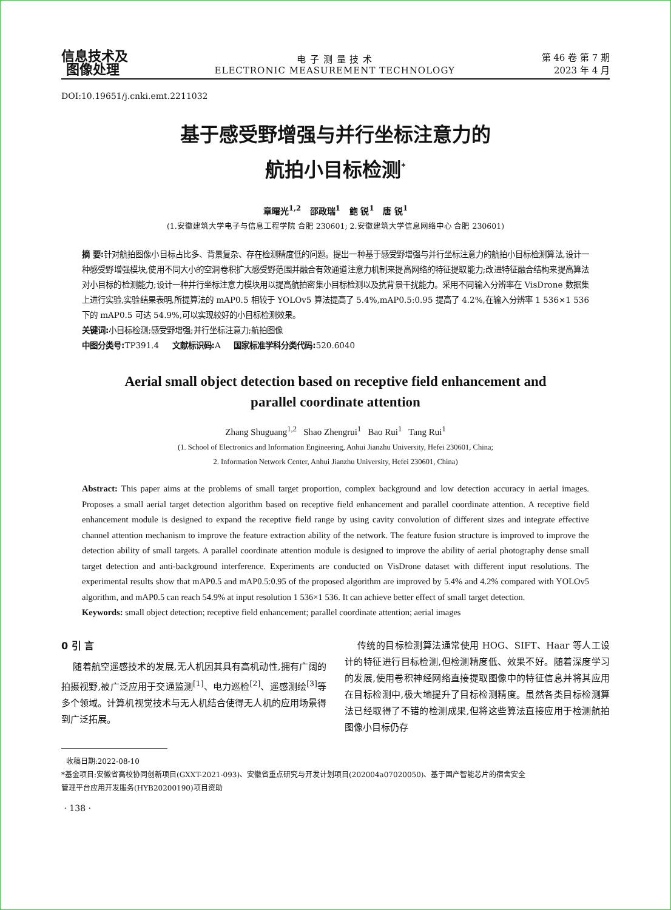信息技术及
图像处理
电 子 测 量 技 术
ELECTRONIC MEASUREMENT TECHNOLOGY
第 46 卷 第 7 期
2023 年 4 月
DOI:10.19651/j.cnki.emt.2211032
基于感受野增强与并行坐标注意力的
航拍小目标检测<sup>*</sup>
章曙光<sup>1,2</sup> 邵政瑞<sup>1</sup> 鲍 锐<sup>1</sup> 唐 锐<sup>1</sup>
(1.安徽建筑大学电子与信息工程学院 合肥 230601; 2.安徽建筑大学信息网络中心 合肥 230601)
摘 要: 针对航拍图像小目标占比多、背景复杂、存在检测精度低的问题。提出一种基于感受野增强与并行坐标注意力的航拍小目标检测算法,设计一种感受野增强模块,使用不同大小的空洞卷积扩大感受野范围并融合有效通道注意力机制来提高网络的特征提取能力;改进特征融合结构来提高算法对小目标的检测能力;设计一种并行坐标注意力模块用以提高航拍密集小目标检测以及抗背景干扰能力。采用不同输入分辨率在 VisDrone 数据集上进行实验,实验结果表明,所提算法的 mAP0.5 相较于 YOLOv5 算法提高了 5.4%,mAP0.5:0.95 提高了 4.2%,在输入分辨率 1 536×1 536 下的 mAP0.5 可达 54.9%,可以实现较好的小目标检测效果。
关键词: 小目标检测;感受野增强;并行坐标注意力;航拍图像
中图分类号: TP391.4 文献标识码: A 国家标准学科分类代码: 520.6040
Aerial small object detection based on receptive field enhancement and
parallel coordinate attention
Zhang Shuguang<sup>1,2</sup> Shao Zhengrui<sup>1</sup> Bao Rui<sup>1</sup> Tang Rui<sup>1</sup>
(1. School of Electronics and Information Engineering, Anhui Jianzhu University, Hefei 230601, China;
2. Information Network Center, Anhui Jianzhu University, Hefei 230601, China)
Abstract: This paper aims at the problems of small target proportion, complex background and low detection accuracy in aerial images. Proposes a small aerial target detection algorithm based on receptive field enhancement and parallel coordinate attention. A receptive field enhancement module is designed to expand the receptive field range by using cavity convolution of different sizes and integrate effective channel attention mechanism to improve the feature extraction ability of the network. The feature fusion structure is improved to improve the detection ability of small targets. A parallel coordinate attention module is designed to improve the ability of aerial photography dense small target detection and anti-background interference. Experiments are conducted on VisDrone dataset with different input resolutions. The experimental results show that mAP0.5 and mAP0.5:0.95 of the proposed algorithm are improved by 5.4% and 4.2% compared with YOLOv5 algorithm, and mAP0.5 can reach 54.9% at input resolution 1 536×1 536. It can achieve better effect of small target detection.
Keywords: small object detection; receptive field enhancement; parallel coordinate attention; aerial images
0 引 言
随着航空遥感技术的发展,无人机因其具有高机动性,拥有广阔的拍摄视野,被广泛应用于交通监测<sup>[1]</sup>、电力巡检<sup>[2]</sup>、遥感测绘<sup>[3]</sup>等多个领域。计算机视觉技术与无人机结合使得无人机的应用场景得到广泛拓展。
传统的目标检测算法通常使用 HOG、SIFT、Haar 等人工设计的特征进行目标检测,但检测精度低、效果不好。随着深度学习的发展,使用卷积神经网络直接提取图像中的特征信息并将其应用在目标检测中,极大地提升了目标检测精度。虽然各类目标检测算法已经取得了不错的检测成果,但将这些算法直接应用于检测航拍图像小目标仍存
收稿日期:2022-08-10
*基金项目:安徽省高校协同创新项目(GXXT-2021-093)、安徽省重点研究与开发计划项目(202004a07020050)、基于国产智能芯片的宿舍安全
管理平台应用开发服务(HYB20200190)项目资助
· 138 ·